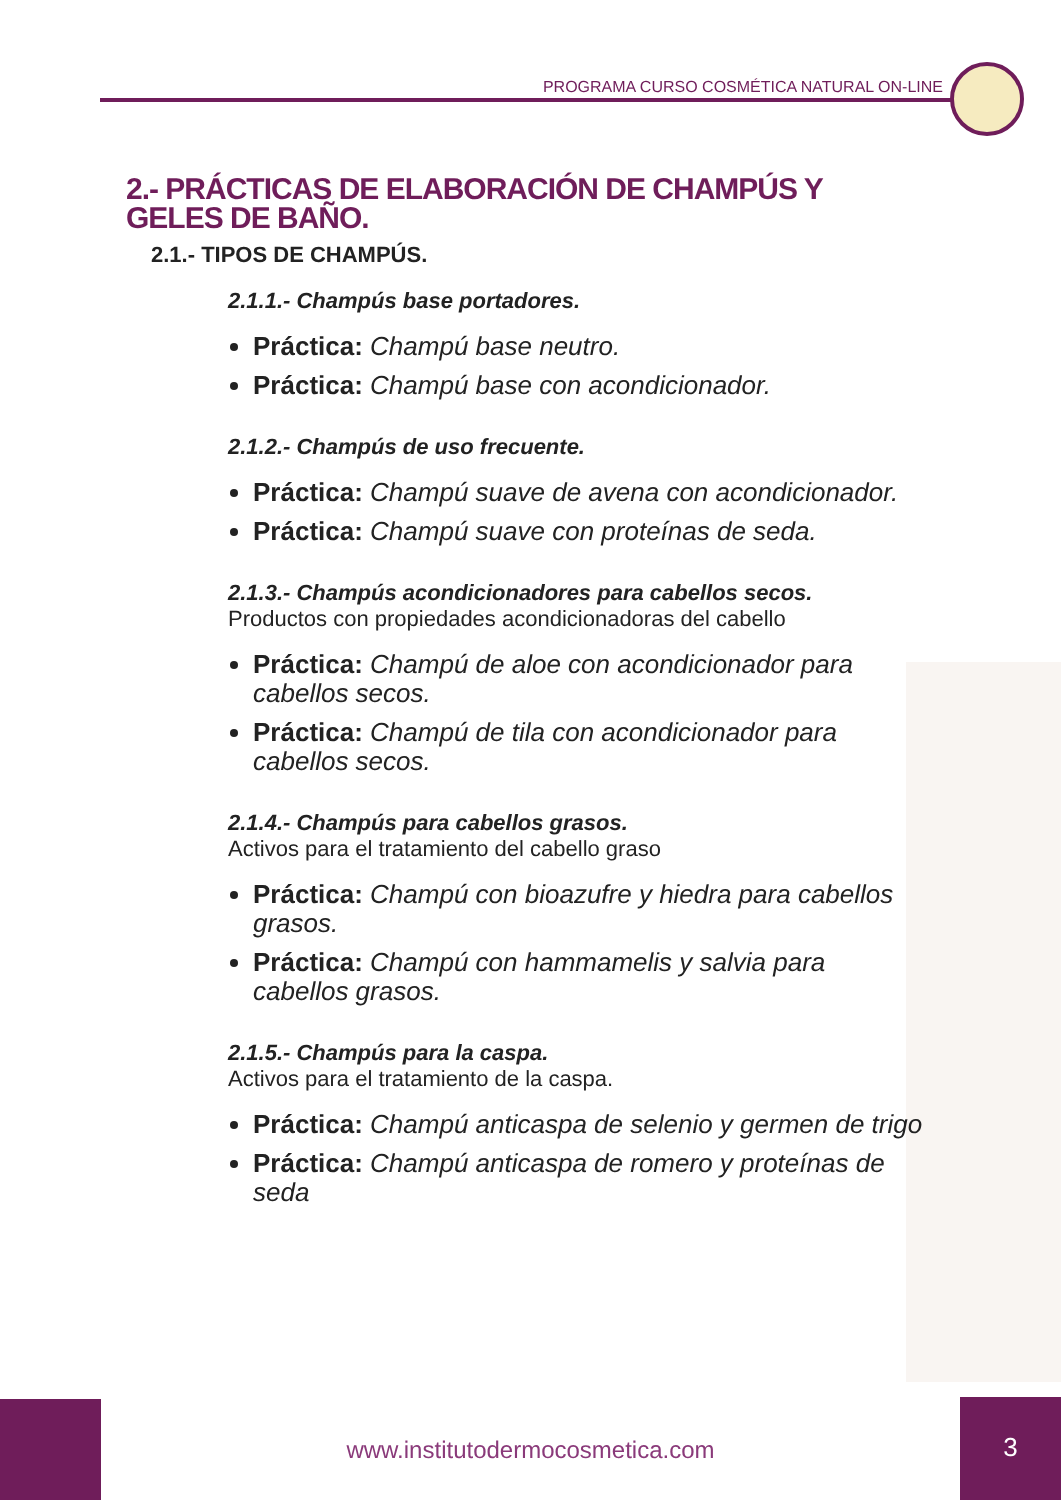PROGRAMA CURSO COSMÉTICA NATURAL ON-LINE
2.- PRÁCTICAS DE ELABORACIÓN DE CHAMPÚS Y GELES DE BAÑO.
2.1.- TIPOS DE CHAMPÚS.
2.1.1.- Champús base portadores.
Práctica: Champú base neutro.
Práctica: Champú base con acondicionador.
2.1.2.- Champús de uso frecuente.
Práctica: Champú suave de avena con acondicionador.
Práctica: Champú suave con proteínas de seda.
2.1.3.- Champús acondicionadores para cabellos secos.
Productos con propiedades acondicionadoras del cabello
Práctica: Champú de aloe con acondicionador para cabellos secos.
Práctica: Champú de tila con acondicionador para cabellos secos.
2.1.4.- Champús para cabellos grasos.
Activos para el tratamiento del cabello graso
Práctica: Champú con bioazufre y hiedra para cabellos grasos.
Práctica: Champú con hammamelis y salvia para cabellos grasos.
2.1.5.- Champús para la caspa.
Activos para el tratamiento de la caspa.
Práctica: Champú anticaspa de selenio y germen de trigo
Práctica: Champú anticaspa de romero y proteínas de seda
www.institutodermocosmetica.com
3